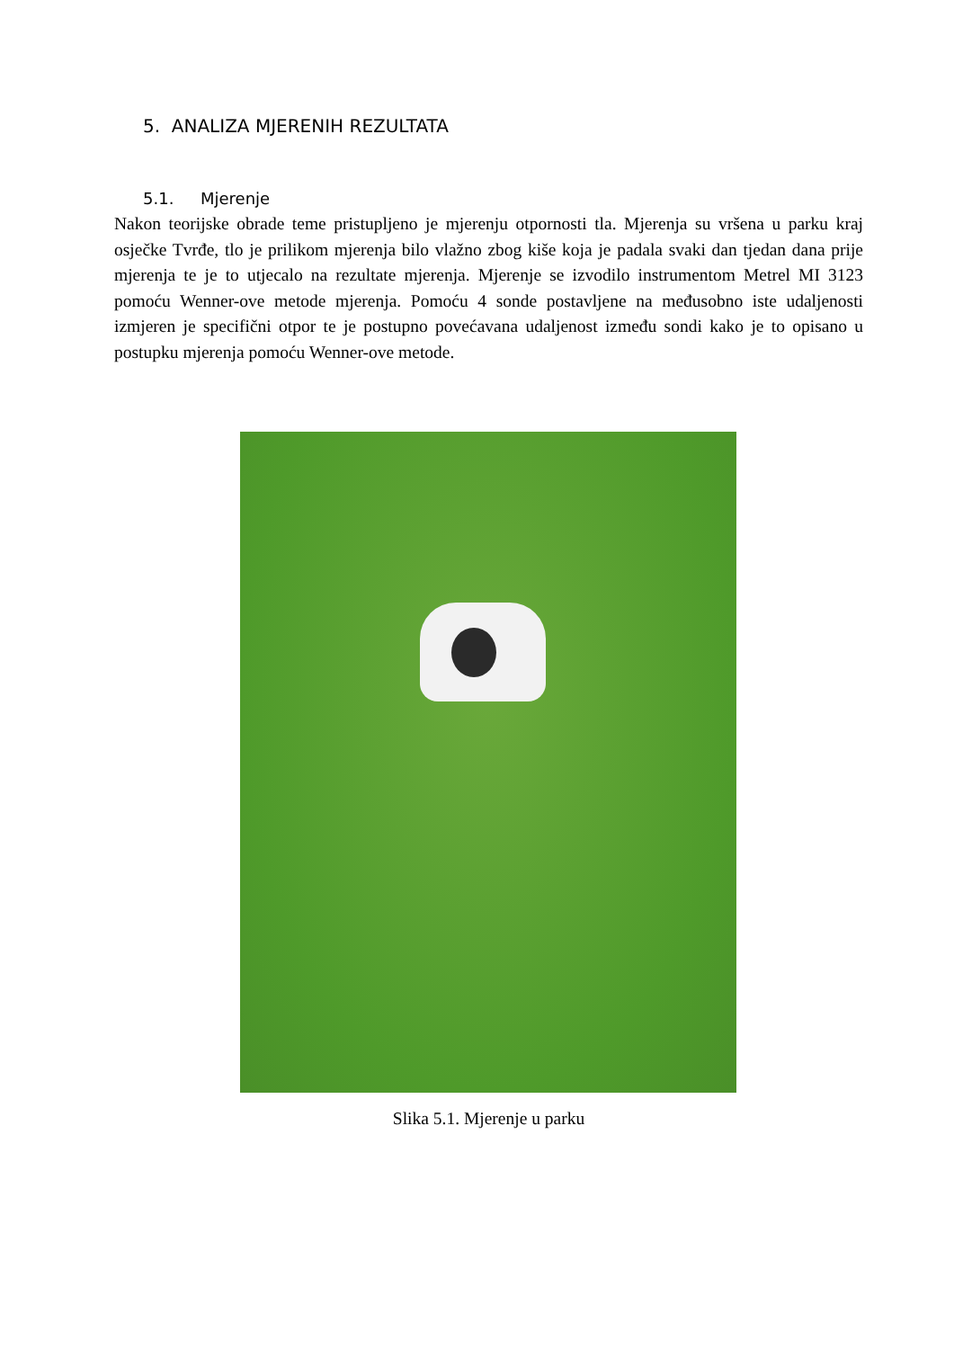5. ANALIZA MJERENIH REZULTATA
5.1. Mjerenje
Nakon teorijske obrade teme pristupljeno je mjerenju otpornosti tla. Mjerenja su vršena u parku kraj osječke Tvrđe, tlo je prilikom mjerenja bilo vlažno zbog kiše koja je padala svaki dan tjedan dana prije mjerenja te je to utjecalo na rezultate mjerenja. Mjerenje se izvodilo instrumentom Metrel MI 3123 pomoću Wenner-ove metode mjerenja. Pomoću 4 sonde postavljene na međusobno iste udaljenosti izmjeren je specifični otpor te je postupno povećavana udaljenost između sondi kako je to opisano u postupku mjerenja pomoću Wenner-ove metode.
Slika 5.1. Mjerenje u parku